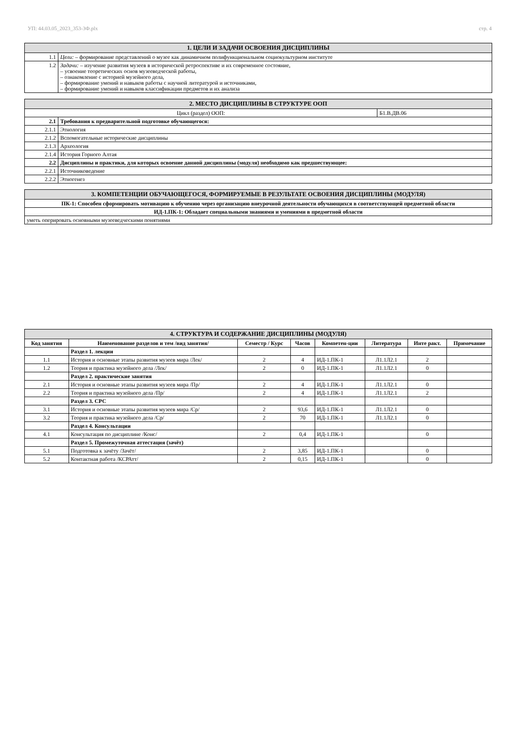УП: 44.03.05_2023_353-3Ф.plx стр. 4
| 1. ЦЕЛИ И ЗАДАЧИ ОСВОЕНИЯ ДИСЦИПЛИНЫ | |
| 1.1 | Цели: – формирование представлений о музее как динамичном полифункциональном социокультурном институте |
| 1.2 | Задачи: – изучение развития музеев в исторической ретроспективе и их современное состояние, – усвоение теоретических основ музееведческой работы, – ознакомление с историей музейного дела, – формирование умений и навыков работы с научной литературой и источниками, – формирование умений и навыков классификации предметов и их анализа |
| 2. МЕСТО ДИСЦИПЛИНЫ В СТРУКТУРЕ ООП | | |
| Цикл (раздел) ООП: | | Б1.В.ДВ.06 |
| 2.1 | Требования к предварительной подготовке обучающегося: | |
| 2.1.1 | Этнология | |
| 2.1.2 | Вспомогательные исторические дисциплины | |
| 2.1.3 | Археология | |
| 2.1.4 | История Горного Алтая | |
| 2.2 | Дисциплины и практики, для которых освоение данной дисциплины (модуля) необходимо как предшествующее: | |
| 2.2.1 | Источниковедение | |
| 2.2.2 | Этногенез | |
| 3. КОМПЕТЕНЦИИ ОБУЧАЮЩЕГОСЯ, ФОРМИРУЕМЫЕ В РЕЗУЛЬТАТЕ ОСВОЕНИЯ ДИСЦИПЛИНЫ (МОДУЛЯ) |
| ПК-1: Способен сформировать мотивацию к обучению через организацию внеурочной деятельности обучающихся в соответствующей предметной области |
| ИД-1.ПК-1: Обладает специальными знаниями и умениями в предметной области |
| уметь оперировать основными музееведческими понятиями |
| 4. СТРУКТУРА И СОДЕРЖАНИЕ ДИСЦИПЛИНЫ (МОДУЛЯ) | | | | | | | |
| Код занятия | Наименование разделов и тем /вид занятия/ | Семестр / Курс | Часов | Компетен-ции | Литература | Инте ракт. | Примечание |
| | Раздел 1. лекции | | | | | | |
| 1.1 | История и основные этапы развития музеев мира /Лек/ | 2 | 4 | ИД-1.ПК-1 | Л1.1Л2.1 | 2 | |
| 1.2 | Теория и практика музейного дела /Лек/ | 2 | 0 | ИД-1.ПК-1 | Л1.1Л2.1 | 0 | |
| | Раздел 2. практические занятия | | | | | | |
| 2.1 | История и основные этапы развития музеев мира /Пр/ | 2 | 4 | ИД-1.ПК-1 | Л1.1Л2.1 | 0 | |
| 2.2 | Теория и практика музейного дела /Пр/ | 2 | 4 | ИД-1.ПК-1 | Л1.1Л2.1 | 2 | |
| | Раздел 3. СРС | | | | | | |
| 3.1 | История и основные этапы развития музеев мира /Ср/ | 2 | 93,6 | ИД-1.ПК-1 | Л1.1Л2.1 | 0 | |
| 3.2 | Теория и практика музейного дела /Ср/ | 2 | 70 | ИД-1.ПК-1 | Л1.1Л2.1 | 0 | |
| | Раздел 4. Консультации | | | | | | |
| 4.1 | Консультация по дисциплине /Конс/ | 2 | 0,4 | ИД-1.ПК-1 | | 0 | |
| | Раздел 5. Промежуточная аттестация (зачёт) | | | | | | |
| 5.1 | Подготовка к зачёту /Зачёт/ | 2 | 3,85 | ИД-1.ПК-1 | | 0 | |
| 5.2 | Контактная работа /КСРАтт/ | 2 | 0,15 | ИД-1.ПК-1 | | 0 | |